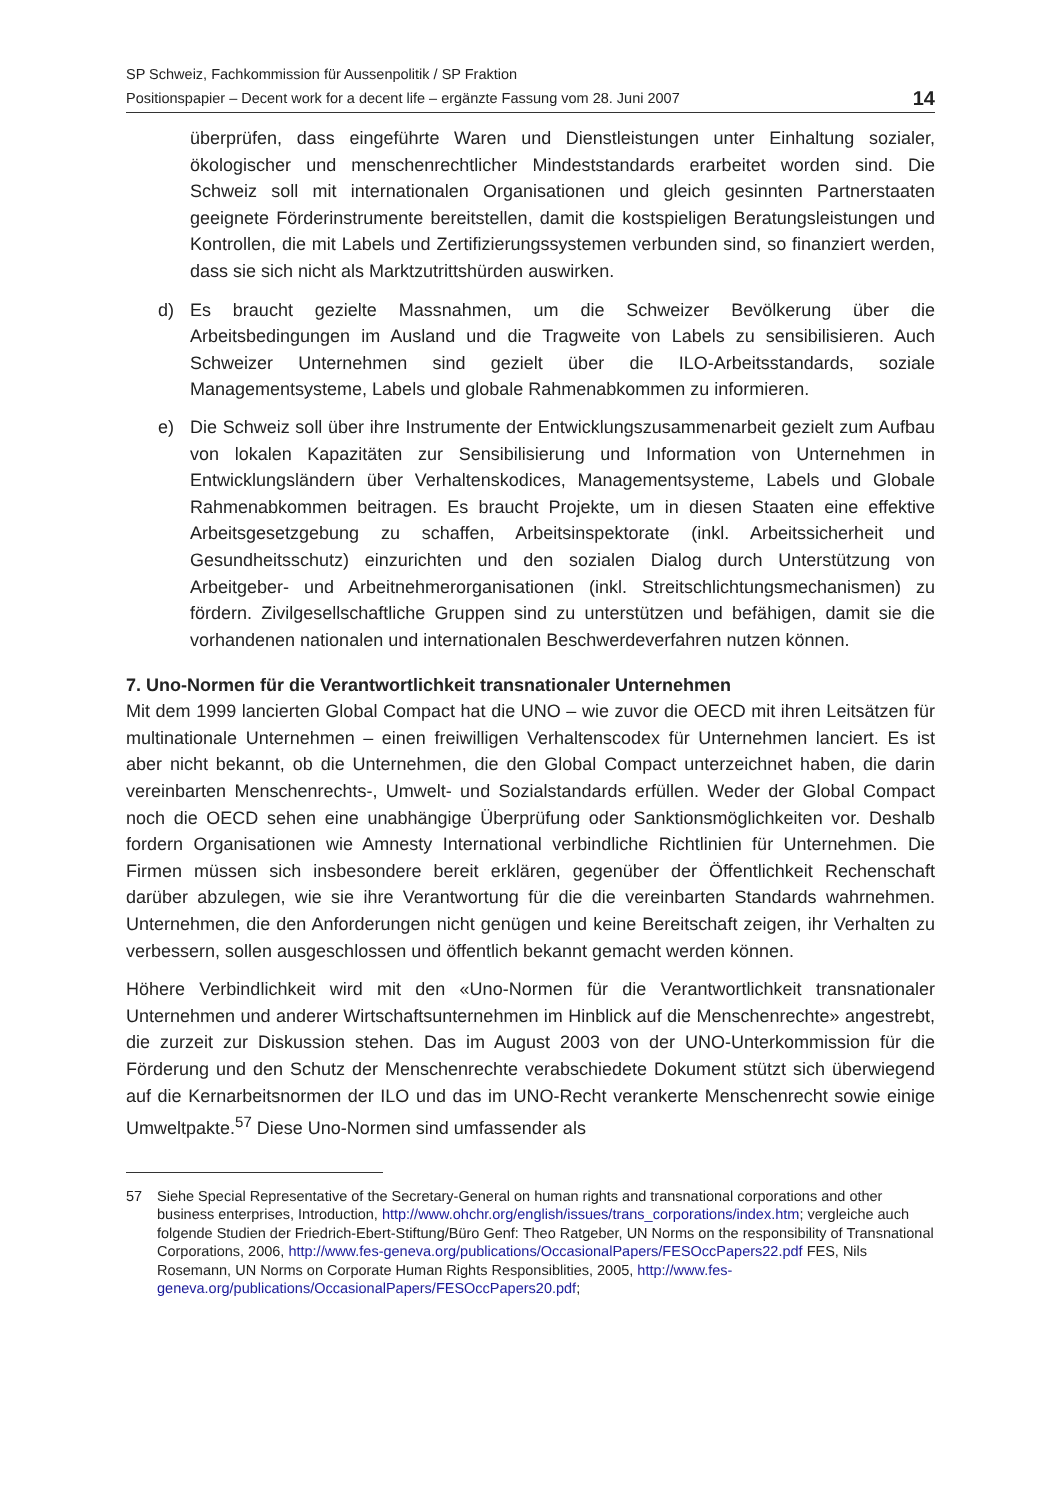SP Schweiz, Fachkommission für Aussenpolitik / SP Fraktion
Positionspapier – Decent work for a decent life – ergänzte Fassung vom 28. Juni 2007
14
überprüfen, dass eingeführte Waren und Dienstleistungen unter Einhaltung sozialer, ökologischer und menschenrechtlicher Mindeststandards erarbeitet worden sind. Die Schweiz soll mit internationalen Organisationen und gleich gesinnten Partnerstaaten geeignete Förderinstrumente bereitstellen, damit die kostspieligen Beratungsleistungen und Kontrollen, die mit Labels und Zertifizierungssystemen verbunden sind, so finanziert werden, dass sie sich nicht als Marktzutrittshürden auswirken.
d) Es braucht gezielte Massnahmen, um die Schweizer Bevölkerung über die Arbeitsbedingungen im Ausland und die Tragweite von Labels zu sensibilisieren. Auch Schweizer Unternehmen sind gezielt über die ILO-Arbeitsstandards, soziale Managementsysteme, Labels und globale Rahmenabkommen zu informieren.
e) Die Schweiz soll über ihre Instrumente der Entwicklungszusammenarbeit gezielt zum Aufbau von lokalen Kapazitäten zur Sensibilisierung und Information von Unternehmen in Entwicklungsländern über Verhaltenskodices, Managementsysteme, Labels und Globale Rahmenabkommen beitragen. Es braucht Projekte, um in diesen Staaten eine effektive Arbeitsgesetzgebung zu schaffen, Arbeitsinspektorate (inkl. Arbeitssicherheit und Gesundheitsschutz) einzurichten und den sozialen Dialog durch Unterstützung von Arbeitgeber- und Arbeitnehmerorganisationen (inkl. Streitschlichtungsmechanismen) zu fördern. Zivilgesellschaftliche Gruppen sind zu unterstützen und befähigen, damit sie die vorhandenen nationalen und internationalen Beschwerdeverfahren nutzen können.
7. Uno-Normen für die Verantwortlichkeit transnationaler Unternehmen
Mit dem 1999 lancierten Global Compact hat die UNO – wie zuvor die OECD mit ihren Leitsätzen für multinationale Unternehmen – einen freiwilligen Verhaltenscodex für Unternehmen lanciert. Es ist aber nicht bekannt, ob die Unternehmen, die den Global Compact unterzeichnet haben, die darin vereinbarten Menschenrechts-, Umwelt- und Sozialstandards erfüllen. Weder der Global Compact noch die OECD sehen eine unabhängige Überprüfung oder Sanktionsmöglichkeiten vor. Deshalb fordern Organisationen wie Amnesty International verbindliche Richtlinien für Unternehmen. Die Firmen müssen sich insbesondere bereit erklären, gegenüber der Öffentlichkeit Rechenschaft darüber abzulegen, wie sie ihre Verantwortung für die die vereinbarten Standards wahrnehmen. Unternehmen, die den Anforderungen nicht genügen und keine Bereitschaft zeigen, ihr Verhalten zu verbessern, sollen ausgeschlossen und öffentlich bekannt gemacht werden können.
Höhere Verbindlichkeit wird mit den «Uno-Normen für die Verantwortlichkeit transnationaler Unternehmen und anderer Wirtschaftsunternehmen im Hinblick auf die Menschenrechte» angestrebt, die zurzeit zur Diskussion stehen. Das im August 2003 von der UNO-Unterkommission für die Förderung und den Schutz der Menschenrechte verabschiedete Dokument stützt sich überwiegend auf die Kernarbeitsnormen der ILO und das im UNO-Recht verankerte Menschenrecht sowie einige Umweltpakte.<sup>57</sup> Diese Uno-Normen sind umfassender als
57 Siehe Special Representative of the Secretary-General on human rights and transnational corporations and other business enterprises, Introduction, http://www.ohchr.org/english/issues/trans_corporations/index.htm; vergleiche auch folgende Studien der Friedrich-Ebert-Stiftung/Büro Genf: Theo Ratgeber, UN Norms on the responsibility of Transnational Corporations, 2006, http://www.fes-geneva.org/publications/OccasionalPapers/FESOccPapers22.pdf FES, Nils Rosemann, UN Norms on Corporate Human Rights Responsiblities, 2005, http://www.fes-geneva.org/publications/OccasionalPapers/FESOccPapers20.pdf;